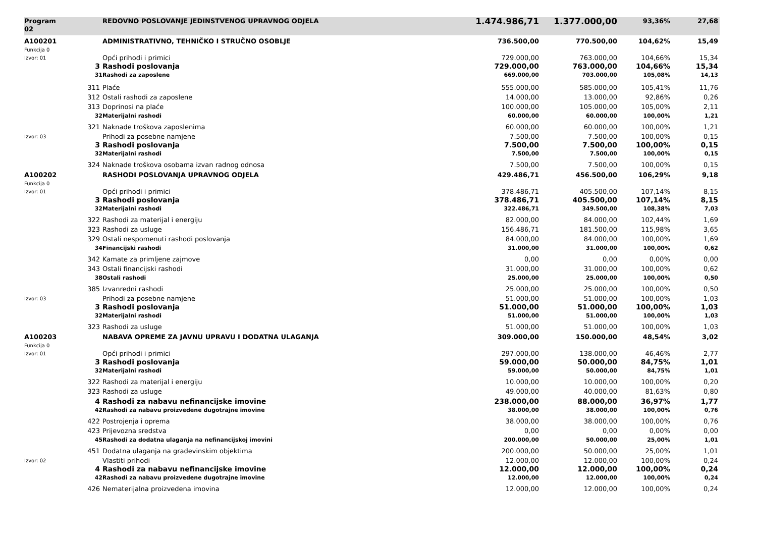| Program 02 | | REDOVNO POSLOVANJE JEDINSTVENOG UPRAVNOG ODJELA | 1.474.986,71 | 1.377.000,00 | 93,36% | 27,68 | |
| A100201 Funkcija 0 | | ADMINISTRATIVNO, TEHNIČKO I STRUČNO OSOBLJE | 736.500,00 | 770.500,00 | 104,62% | 15,49 | |
| Izvor: 01 | | Opći prihodi i primici | 729.000,00 | 763.000,00 | 104,66% | 15,34 | |
| | 3 | Rashodi poslovanja | 729.000,00 | 763.000,00 | 104,66% | 15,34 | |
| | 31 | Rashodi za zaposlene | 669.000,00 | 703.000,00 | 105,08% | 14,13 | |
| | 311 | Plaće | 555.000,00 | 585.000,00 | 105,41% | 11,76 | |
| | 312 | Ostali rashodi za zaposlene | 14.000,00 | 13.000,00 | 92,86% | 0,26 | |
| | 313 | Doprinosi na plaće | 100.000,00 | 105.000,00 | 105,00% | 2,11 | |
| | 32 | Materijalni rashodi | 60.000,00 | 60.000,00 | 100,00% | 1,21 | |
| | 321 | Naknade troškova zaposlenima | 60.000,00 | 60.000,00 | 100,00% | 1,21 | |
| Izvor: 03 | | Prihodi za posebne namjene | 7.500,00 | 7.500,00 | 100,00% | 0,15 | |
| | 3 | Rashodi poslovanja | 7.500,00 | 7.500,00 | 100,00% | 0,15 | |
| | 32 | Materijalni rashodi | 7.500,00 | 7.500,00 | 100,00% | 0,15 | |
| | 324 | Naknade troškova osobama izvan radnog odnosa | 7.500,00 | 7.500,00 | 100,00% | 0,15 | |
| A100202 Funkcija 0 | | RASHODI POSLOVANJA UPRAVNOG ODJELA | 429.486,71 | 456.500,00 | 106,29% | 9,18 | |
| Izvor: 01 | | Opći prihodi i primici | 378.486,71 | 405.500,00 | 107,14% | 8,15 | |
| | 3 | Rashodi poslovanja | 378.486,71 | 405.500,00 | 107,14% | 8,15 | |
| | 32 | Materijalni rashodi | 322.486,71 | 349.500,00 | 108,38% | 7,03 | |
| | 322 | Rashodi za materijal i energiju | 82.000,00 | 84.000,00 | 102,44% | 1,69 | |
| | 323 | Rashodi za usluge | 156.486,71 | 181.500,00 | 115,98% | 3,65 | |
| | 329 | Ostali nespomenuti rashodi poslovanja | 84.000,00 | 84.000,00 | 100,00% | 1,69 | |
| | 34 | Financijski rashodi | 31.000,00 | 31.000,00 | 100,00% | 0,62 | |
| | 342 | Kamate za primljene zajmove | 0,00 | 0,00 | 0,00% | 0,00 | |
| | 343 | Ostali financijski rashodi | 31.000,00 | 31.000,00 | 100,00% | 0,62 | |
| | 38 | Ostali rashodi | 25.000,00 | 25.000,00 | 100,00% | 0,50 | |
| | 385 | Izvanredni rashodi | 25.000,00 | 25.000,00 | 100,00% | 0,50 | |
| Izvor: 03 | | Prihodi za posebne namjene | 51.000,00 | 51.000,00 | 100,00% | 1,03 | |
| | 3 | Rashodi poslovanja | 51.000,00 | 51.000,00 | 100,00% | 1,03 | |
| | 32 | Materijalni rashodi | 51.000,00 | 51.000,00 | 100,00% | 1,03 | |
| | 323 | Rashodi za usluge | 51.000,00 | 51.000,00 | 100,00% | 1,03 | |
| A100203 Funkcija 0 | | NABAVA OPREME ZA JAVNU UPRAVU I DODATNA ULAGANJA | 309.000,00 | 150.000,00 | 48,54% | 3,02 | |
| Izvor: 01 | | Opći prihodi i primici | 297.000,00 | 138.000,00 | 46,46% | 2,77 | |
| | 3 | Rashodi poslovanja | 59.000,00 | 50.000,00 | 84,75% | 1,01 | |
| | 32 | Materijalni rashodi | 59.000,00 | 50.000,00 | 84,75% | 1,01 | |
| | 322 | Rashodi za materijal i energiju | 10.000,00 | 10.000,00 | 100,00% | 0,20 | |
| | 323 | Rashodi za usluge | 49.000,00 | 40.000,00 | 81,63% | 0,80 | |
| | 4 | Rashodi za nabavu nefinancijske imovine | 238.000,00 | 88.000,00 | 36,97% | 1,77 | |
| | 42 | Rashodi za nabavu proizvedene dugotrajne imovine | 38.000,00 | 38.000,00 | 100,00% | 0,76 | |
| | 422 | Postrojenja i oprema | 38.000,00 | 38.000,00 | 100,00% | 0,76 | |
| | 423 | Prijevozna sredstva | 0,00 | 0,00 | 0,00% | 0,00 | |
| | 45 | Rashodi za dodatna ulaganja na nefinancijskoj imovini | 200.000,00 | 50.000,00 | 25,00% | 1,01 | |
| | 451 | Dodatna ulaganja na građevinskim objektima | 200.000,00 | 50.000,00 | 25,00% | 1,01 | |
| Izvor: 02 | | Vlastiti prihodi | 12.000,00 | 12.000,00 | 100,00% | 0,24 | |
| | 4 | Rashodi za nabavu nefinancijske imovine | 12.000,00 | 12.000,00 | 100,00% | 0,24 | |
| | 42 | Rashodi za nabavu proizvedene dugotrajne imovine | 12.000,00 | 12.000,00 | 100,00% | 0,24 | |
| | 426 | Nematerijalna proizvedena imovina | 12.000,00 | 12.000,00 | 100,00% | 0,24 | |